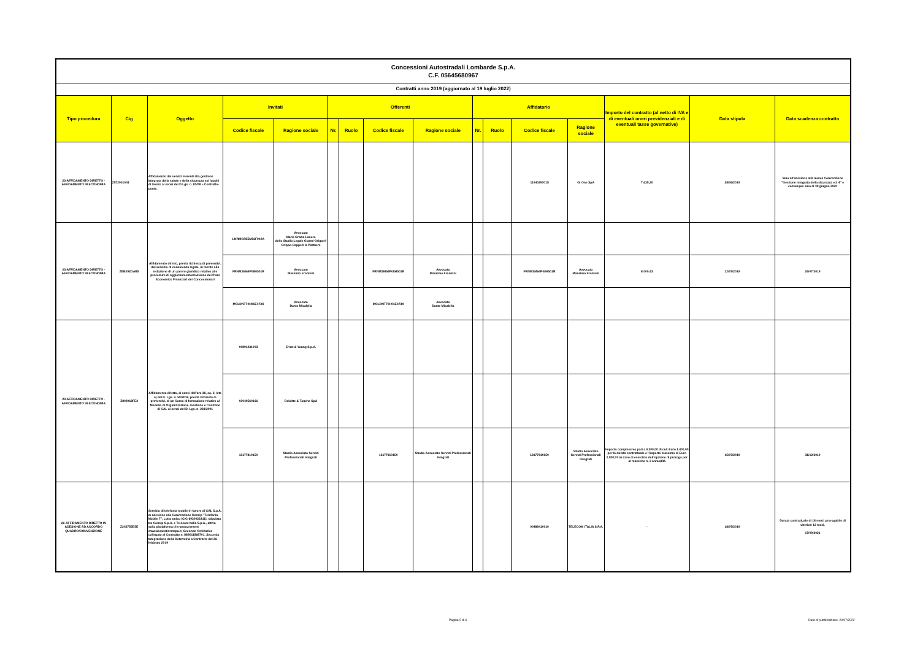| Concessioni Autostradali Lombarde S.p.A. C.F. 05645680967 | | | | | | | | | | | | | | | |
| Contratti anno 2019 (aggiornato al 19 luglio 2022) | | | | | | | | | | | | | | | |
| Tipo procedura | Cig | Oggetto | Invitati | | Offerenti | | | | Affidatario | | | | Importo del contratto (al netto di IVA e di eventuali oneri previdenziali e di eventuali tasse governative) | Data stipula | Data scadenza contratto |
| | | | Codice fiscale | Ragione sociale | Nr. | Ruolo | Codice fiscale | Ragione sociale | Nr. | Ruolo | Codice fiscale | Ragione sociale | | | |
| 23-AFFIDAMENTO DIRETTO - AFFIDAMENTO IN ECONOMIA | Z572901041 | Affidamento dei servizi inerenti alla gestione integrata della salute e della sicurezza sui luoghi di lavoro ai sensi del D.Lgs. n. 81/08 – Contratto-ponte. | | | | | | | | | 11940290015 | Gi One SpA | 7.635,20 | 28/06/2019 | Sino all'adesione alla nuova Convenzione "Gestione Integrata della sicurezza ed. 4" e comunque sino al 30 giugno 2020 |
| 23-AFFIDAMENTO DIRETTO - AFFIDAMENTO IN ECONOMIA | ZEB292DAB5 | Affidamento diretto, previa richiesta di preventivi, del servizio di consulenza legale, in merito alla redazione di un parere giuridico relativo alle procedure di aggiornamento/revisione dei Piani Economico Finanziari dei Concessionari | LNRMGR55M56F902A | Avvocato Maria Grazia Lanero dello Studio Legale Gianni-Origoni-Grippo-Cappelli & Partners | | | | | | | | | | | |
| | | | FRNMSM64P08H501R | Avvocato Massimo Frontoni | | | FRNMSM64P08H501R | Avvocato Massimo Frontoni | | | FRNMSM64P08H501R | Avvocato Massimo Frontoni | 8.000,43 | 12/07/2019 | 26/07/2019 |
| | | | MCLDNT70H01E473X | Avvocato Dante Micalella | | | MCLDNT70H01E473X | Avvocato Dante Micalella | | | | | | | |
| 23-AFFIDAMENTO DIRETTO - AFFIDAMENTO IN ECONOMIA | Z802918FE2 | Affidamento diretto, ai sensi dell'art. 36, co. 2, lett. a) del D. Lgs. n. 50/2016, previa richiesta di preventivi, di un Corso di formazione relativo al Modello di Organizzazione, Gestione e Controllo di CAL ai sensi del D. Lgs. n. 231/2001 | 00891231003 | Ernst & Young S.p.A. | | | | | | | | | | | |
| | | | 03049560166 | Deloitte & Touche SpA | | | | | | | | | | | |
| | | | 13177810150 | Studio Associato Servizi Professionali Integrati | | | 13177810150 | Studio Associato Servizi Professionali Integrati | | | 13177810150 | Studio Associato Servizi Professionali Integrati | Importo complessivo pari a 4.200,00 di cui: Euro 1.400,00 per la durata contrattuale e l'importo massimo di Euro 2.800,00 in caso di esercizio dell'opzione di proroga per al massimo n. 2 annualità | 15/07/2019 | 31/12/2019 |
| 26-AFFIDAMENTO DIRETTO IN ADESIONE AD ACCORDO QUADRO/CONVENZIONE | Z242755E5E | Servizio di telefonia mobile in favore di CAL S.p.A. in adesione alla Convenzione Consip "Telefonia Mobile 7", Lotto unico (CIG 6930022311), stipulata tra Consip S.p.A. e Telecom Italia S.p.A., attiva sulla piattaforma di e-procurement www.acquistinretepa.it_Secondo Ordinativo collegato al Contratto n. 888011868701. Seconda Integrazione della Determina a Contrarre del 26 febbraio 2019 | | | | | | | | | 00488410010 | TELECOM ITALIA S.P.A. | - | 18/07/2019 | Durata contrattuale di 18 mesi, prorogabile di ulteriori 12 mesi. 17/09/2021 |
Pagina 5 di 6
Data di pubblicazione: 20/07/2022